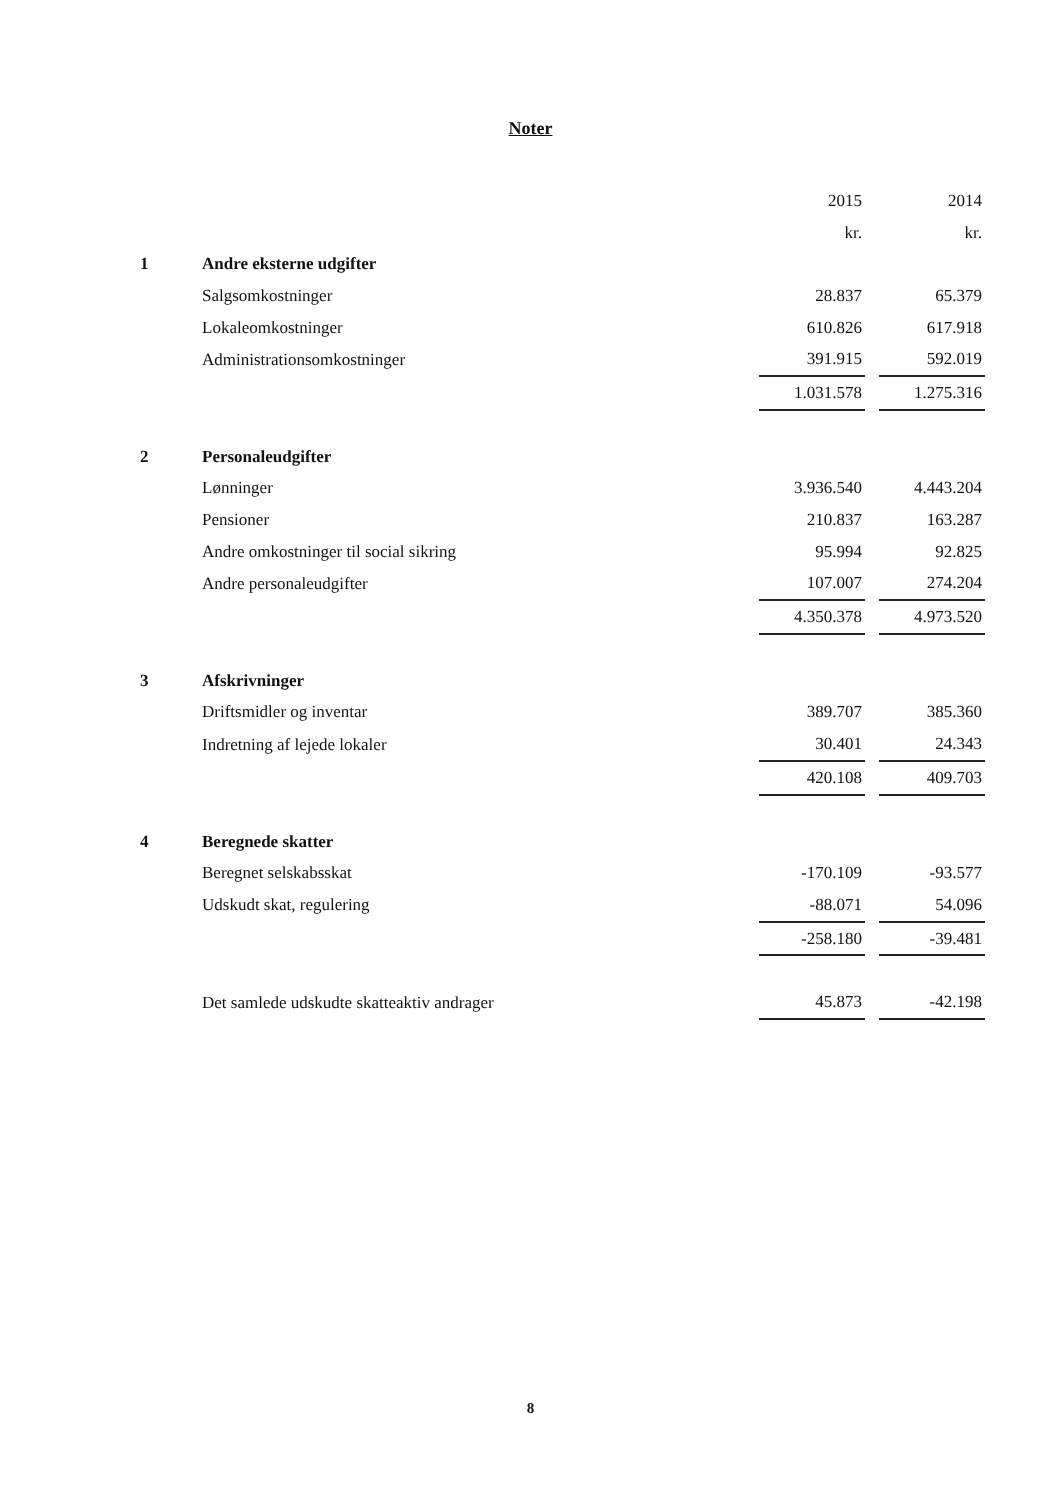Noter
| | | 2015 | | 2014 |
| | | kr. | | kr. |
| 1 | Andre eksterne udgifter | | | |
| | Salgsomkostninger | 28.837 | | 65.379 |
| | Lokaleomkostninger | 610.826 | | 617.918 |
| | Administrationsomkostninger | 391.915 | | 592.019 |
| | | 1.031.578 | | 1.275.316 |
| 2 | Personaleudgifter | | | |
| | Lønninger | 3.936.540 | | 4.443.204 |
| | Pensioner | 210.837 | | 163.287 |
| | Andre omkostninger til social sikring | 95.994 | | 92.825 |
| | Andre personaleudgifter | 107.007 | | 274.204 |
| | | 4.350.378 | | 4.973.520 |
| 3 | Afskrivninger | | | |
| | Driftsmidler og inventar | 389.707 | | 385.360 |
| | Indretning af lejede lokaler | 30.401 | | 24.343 |
| | | 420.108 | | 409.703 |
| 4 | Beregnede skatter | | | |
| | Beregnet selskabsskat | -170.109 | | -93.577 |
| | Udskudt skat, regulering | -88.071 | | 54.096 |
| | | -258.180 | | -39.481 |
| | Det samlede udskudte skatteaktiv andrager | 45.873 | | -42.198 |
8